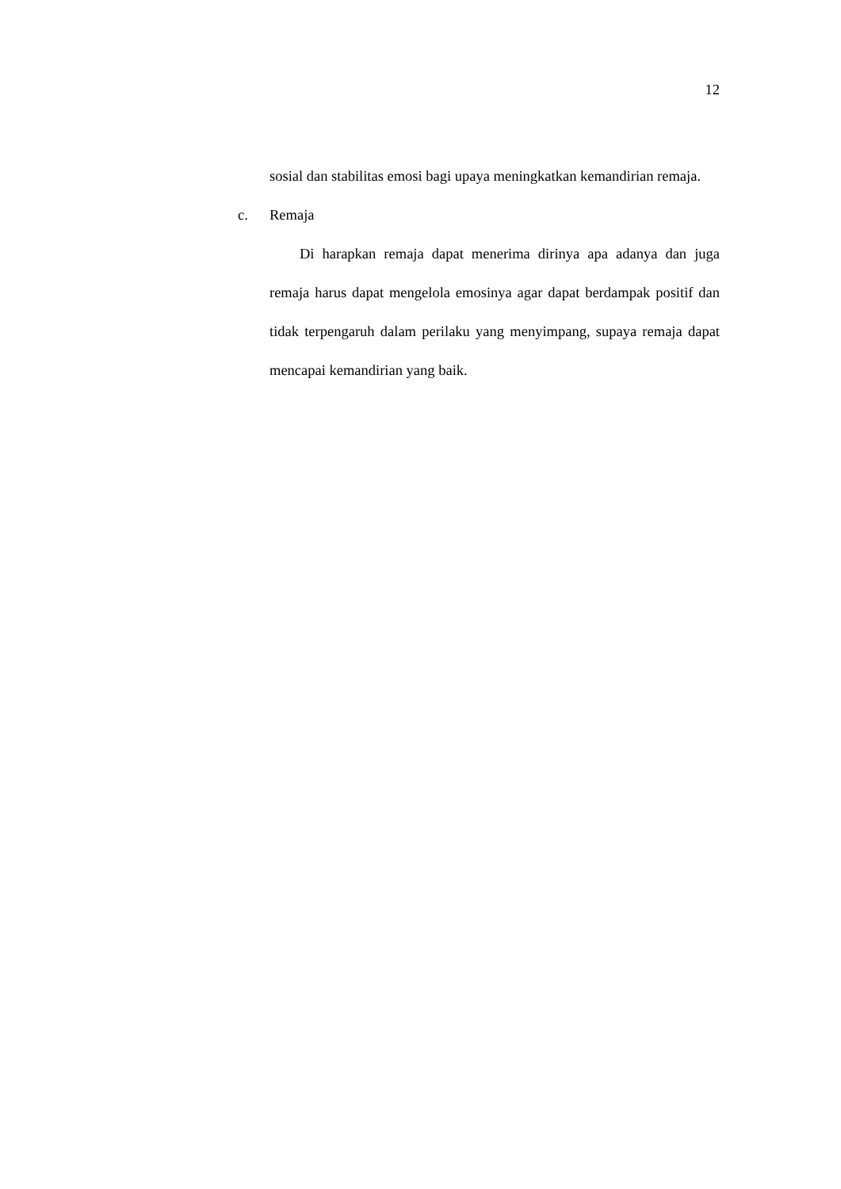12
sosial dan stabilitas emosi bagi upaya meningkatkan kemandirian remaja.
c. Remaja
Di harapkan remaja dapat menerima dirinya apa adanya dan juga remaja harus dapat mengelola emosinya agar dapat berdampak positif dan tidak terpengaruh dalam perilaku yang menyimpang, supaya remaja dapat mencapai kemandirian yang baik.